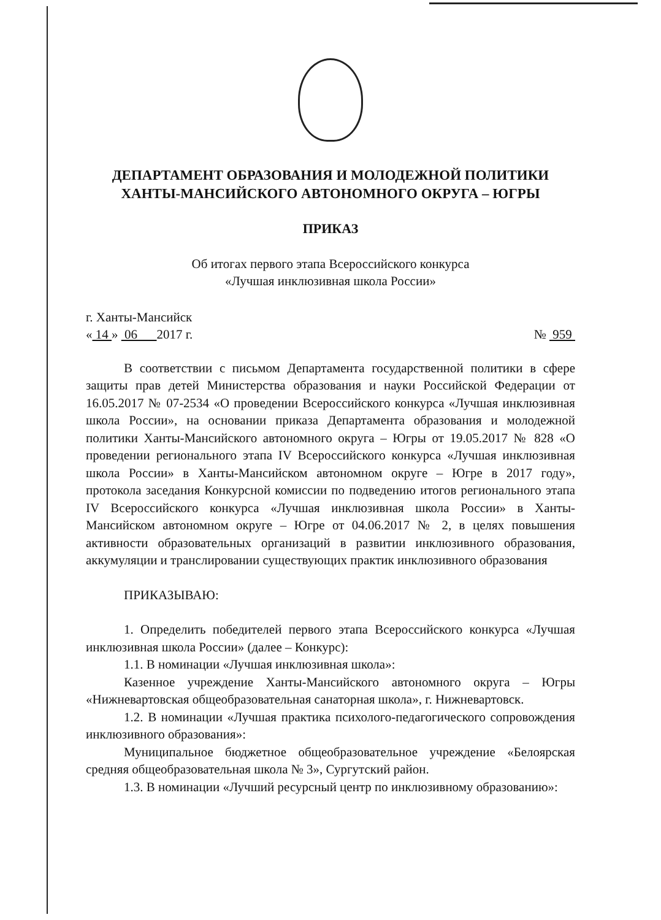ДЕПАРТАМЕНТ ОБРАЗОВАНИЯ И МОЛОДЕЖНОЙ ПОЛИТИКИ
ХАНТЫ-МАНСИЙСКОГО АВТОНОМНОГО ОКРУГА – ЮГРЫ
ПРИКАЗ
Об итогах первого этапа Всероссийского конкурса
«Лучшая инклюзивная школа России»
г. Ханты-Мансийск
« 14 » 06 2017 г. № 959
В соответствии с письмом Департамента государственной политики в сфере защиты прав детей Министерства образования и науки Российской Федерации от 16.05.2017 № 07-2534 «О проведении Всероссийского конкурса «Лучшая инклюзивная школа России», на основании приказа Департамента образования и молодежной политики Ханты-Мансийского автономного округа – Югры от 19.05.2017 № 828 «О проведении регионального этапа IV Всероссийского конкурса «Лучшая инклюзивная школа России» в Ханты-Мансийском автономном округе – Югре в 2017 году», протокола заседания Конкурсной комиссии по подведению итогов регионального этапа IV Всероссийского конкурса «Лучшая инклюзивная школа России» в Ханты-Мансийском автономном округе – Югре от 04.06.2017 № 2, в целях повышения активности образовательных организаций в развитии инклюзивного образования, аккумуляции и транслировании существующих практик инклюзивного образования
ПРИКАЗЫВАЮ:
1. Определить победителей первого этапа Всероссийского конкурса «Лучшая инклюзивная школа России» (далее – Конкурс):
1.1. В номинации «Лучшая инклюзивная школа»:
Казенное учреждение Ханты-Мансийского автономного округа – Югры «Нижневартовская общеобразовательная санаторная школа», г. Нижневартовск.
1.2. В номинации «Лучшая практика психолого-педагогического сопровождения инклюзивного образования»:
Муниципальное бюджетное общеобразовательное учреждение «Белоярская средняя общеобразовательная школа № 3», Сургутский район.
1.3. В номинации «Лучший ресурсный центр по инклюзивному образованию»: